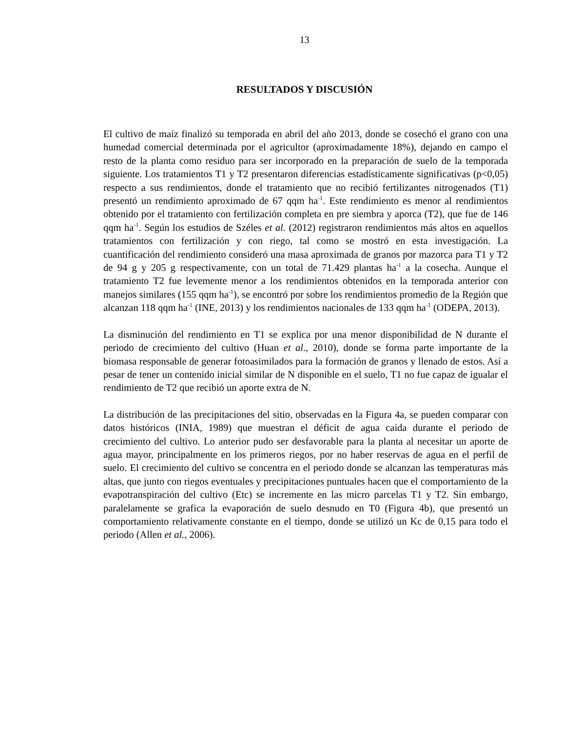13
RESULTADOS Y DISCUSIÓN
El cultivo de maíz finalizó su temporada en abril del año 2013, donde se cosechó el grano con una humedad comercial determinada por el agricultor (aproximadamente 18%), dejando en campo el resto de la planta como residuo para ser incorporado en la preparación de suelo de la temporada siguiente. Los tratamientos T1 y T2 presentaron diferencias estadísticamente significativas (p<0,05) respecto a sus rendimientos, donde el tratamiento que no recibió fertilizantes nitrogenados (T1) presentó un rendimiento aproximado de 67 qqm ha<sup>-1</sup>. Este rendimiento es menor al rendimientos obtenido por el tratamiento con fertilización completa en pre siembra y aporca (T2), que fue de 146 qqm ha<sup>-1</sup>. Según los estudios de Széles et al. (2012) registraron rendimientos más altos en aquellos tratamientos con fertilización y con riego, tal como se mostró en esta investigación. La cuantificación del rendimiento consideró una masa aproximada de granos por mazorca para T1 y T2 de 94 g y 205 g respectivamente, con un total de 71.429 plantas ha<sup>-1</sup> a la cosecha. Aunque el tratamiento T2 fue levemente menor a los rendimientos obtenidos en la temporada anterior con manejos similares (155 qqm ha<sup>-1</sup>), se encontró por sobre los rendimientos promedio de la Región que alcanzan 118 qqm ha<sup>-1</sup> (INE, 2013) y los rendimientos nacionales de 133 qqm ha<sup>-1</sup> (ODEPA, 2013).
La disminución del rendimiento en T1 se explica por una menor disponibilidad de N durante el periodo de crecimiento del cultivo (Huan et al., 2010), donde se forma parte importante de la biomasa responsable de generar fotoasimilados para la formación de granos y llenado de estos. Así a pesar de tener un contenido inicial similar de N disponible en el suelo, T1 no fue capaz de igualar el rendimiento de T2 que recibió un aporte extra de N.
La distribución de las precipitaciones del sitio, observadas en la Figura 4a, se pueden comparar con datos históricos (INIA, 1989) que muestran el déficit de agua caída durante el periodo de crecimiento del cultivo. Lo anterior pudo ser desfavorable para la planta al necesitar un aporte de agua mayor, principalmente en los primeros riegos, por no haber reservas de agua en el perfil de suelo. El crecimiento del cultivo se concentra en el periodo donde se alcanzan las temperaturas más altas, que junto con riegos eventuales y precipitaciones puntuales hacen que el comportamiento de la evapotranspiración del cultivo (Etc) se incremente en las micro parcelas T1 y T2. Sin embargo, paralelamente se grafica la evaporación de suelo desnudo en T0 (Figura 4b), que presentó un comportamiento relativamente constante en el tiempo, donde se utilizó un Kc de 0,15 para todo el periodo (Allen et al., 2006).